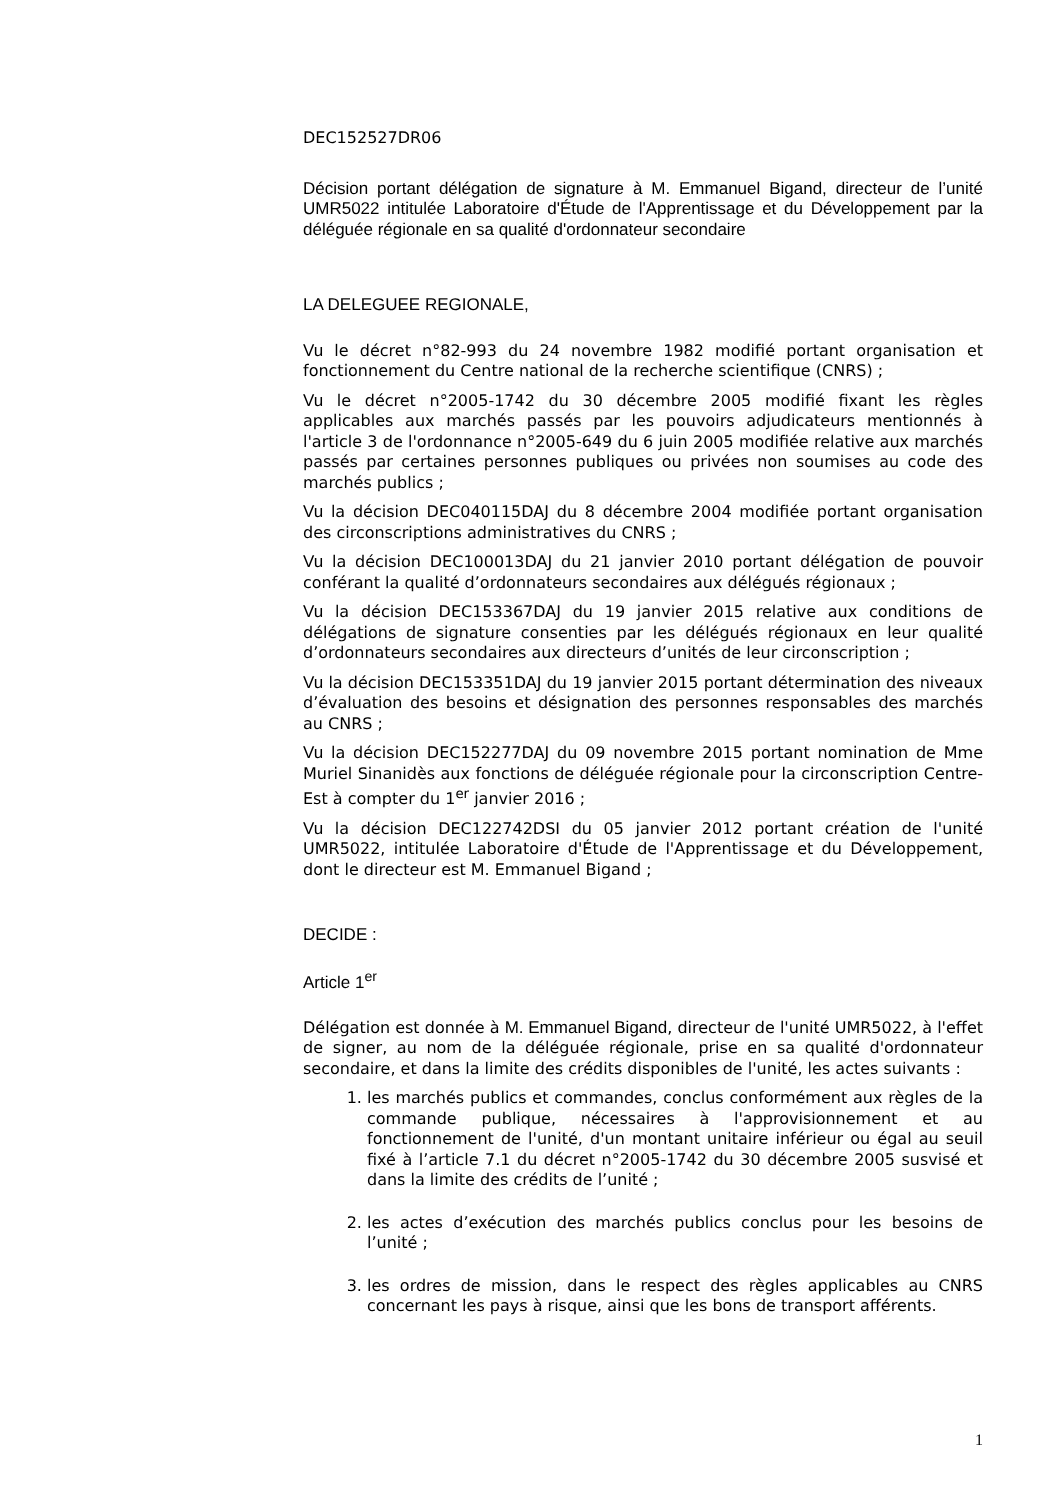DEC152527DR06
Décision portant délégation de signature à M. Emmanuel Bigand, directeur de l’unité UMR5022 intitulée Laboratoire d'Étude de l'Apprentissage et du Développement par la déléguée régionale en sa qualité d'ordonnateur secondaire
LA DELEGUEE REGIONALE,
Vu le décret n°82-993 du 24 novembre 1982 modifié portant organisation et fonctionnement du Centre national de la recherche scientifique (CNRS) ;
Vu le décret n°2005-1742 du 30 décembre 2005 modifié fixant les règles applicables aux marchés passés par les pouvoirs adjudicateurs mentionnés à l'article 3 de l'ordonnance n°2005-649 du 6 juin 2005 modifiée relative aux marchés passés par certaines personnes publiques ou privées non soumises au code des marchés publics ;
Vu la décision DEC040115DAJ du 8 décembre 2004 modifiée portant organisation des circonscriptions administratives du CNRS ;
Vu la décision DEC100013DAJ du 21 janvier 2010 portant délégation de pouvoir conférant la qualité d’ordonnateurs secondaires aux délégués régionaux ;
Vu la décision DEC153367DAJ du 19 janvier 2015 relative aux conditions de délégations de signature consenties par les délégués régionaux en leur qualité d’ordonnateurs secondaires aux directeurs d’unités de leur circonscription ;
Vu la décision DEC153351DAJ du 19 janvier 2015 portant détermination des niveaux d’évaluation des besoins et désignation des personnes responsables des marchés au CNRS ;
Vu la décision DEC152277DAJ du 09 novembre 2015 portant nomination de Mme Muriel Sinanidès aux fonctions de déléguée régionale pour la circonscription Centre-Est à compter du 1<sup>er</sup> janvier 2016 ;
Vu la décision DEC122742DSI du 05 janvier 2012 portant création de l'unité UMR5022, intitulée Laboratoire d'Étude de l'Apprentissage et du Développement, dont le directeur est M. Emmanuel Bigand ;
DECIDE :
Article 1<sup>er</sup>
Délégation est donnée à M. Emmanuel Bigand, directeur de l'unité UMR5022, à l'effet de signer, au nom de la déléguée régionale, prise en sa qualité d'ordonnateur secondaire, et dans la limite des crédits disponibles de l'unité, les actes suivants :
1. les marchés publics et commandes, conclus conformément aux règles de la commande publique, nécessaires à l'approvisionnement et au fonctionnement de l'unité, d'un montant unitaire inférieur ou égal au seuil fixé à l’article 7.1 du décret n°2005-1742 du 30 décembre 2005 susvisé et dans la limite des crédits de l’unité ;
2. les actes d’exécution des marchés publics conclus pour les besoins de l’unité ;
3. les ordres de mission, dans le respect des règles applicables au CNRS concernant les pays à risque, ainsi que les bons de transport afférents.
1